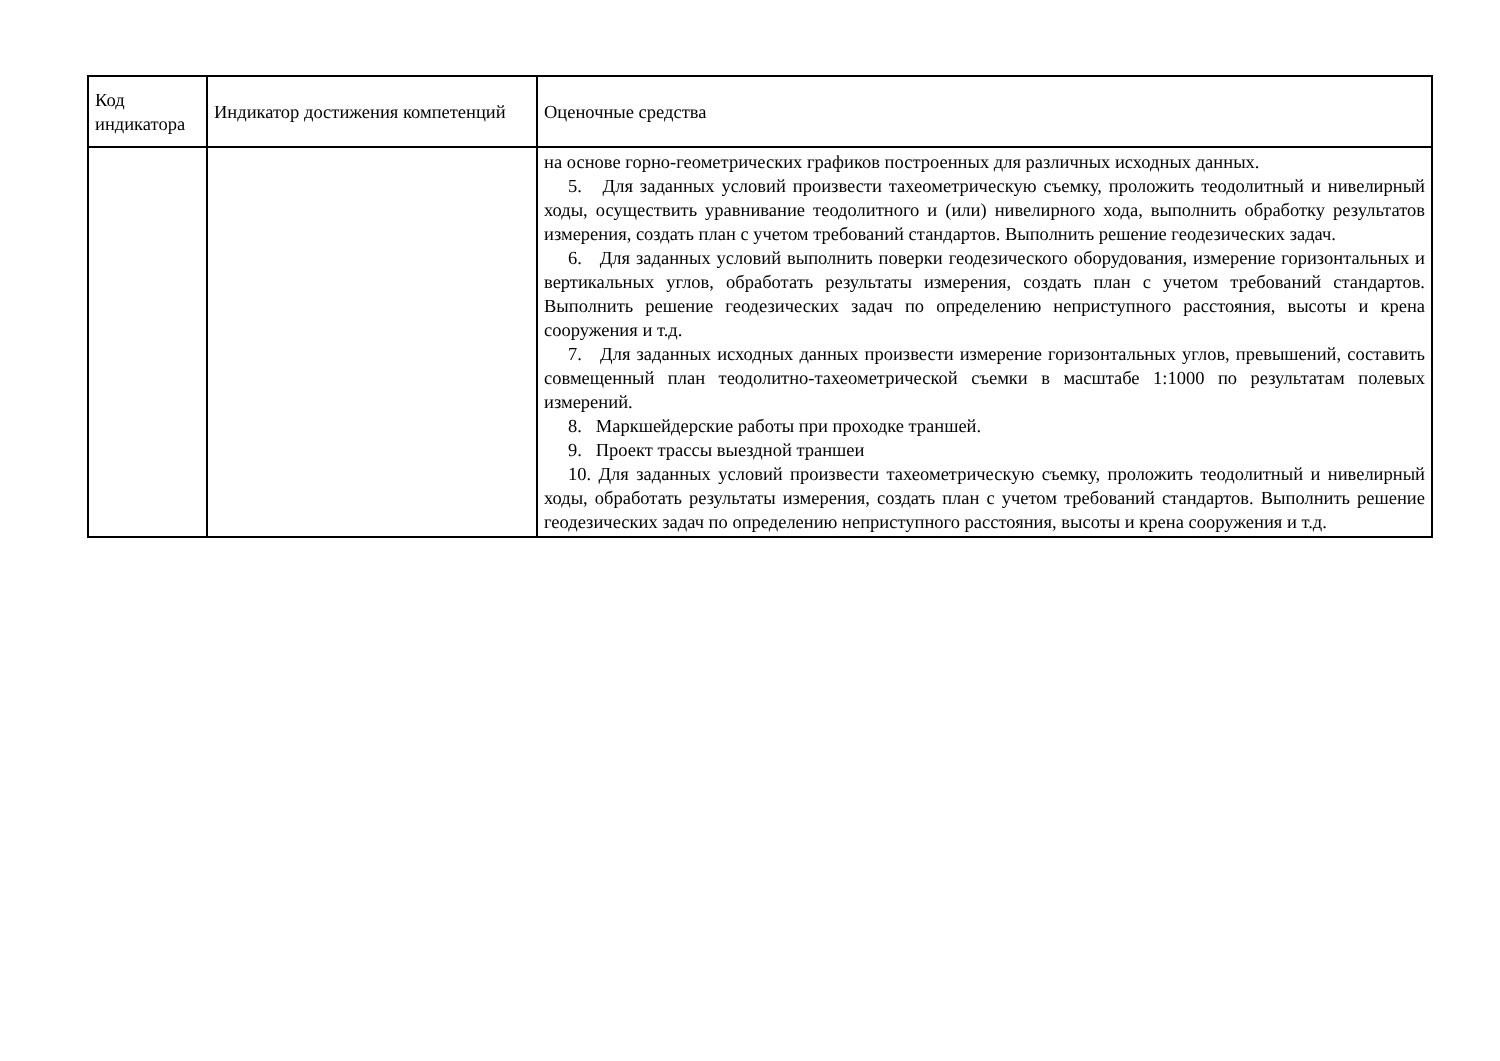| Код индикатора | Индикатор достижения компетенций | Оценочные средства |
| --- | --- | --- |
| | | на основе горно-геометрических графиков построенных для различных исходных данных. 5. Для заданных условий произвести тахеометрическую съемку, проложить теодолитный и нивелирный ходы, осуществить уравнивание теодолитного и (или) нивелирного хода, выполнить обработку результатов измерения, создать план с учетом требований стандартов. Выполнить решение геодезических задач. 6. Для заданных условий выполнить поверки геодезического оборудования, измерение горизонтальных и вертикальных углов, обработать результаты измерения, создать план с учетом требований стандартов. Выполнить решение геодезических задач по определению неприступного расстояния, высоты и крена сооружения и т.д. 7. Для заданных исходных данных произвести измерение горизонтальных углов, превышений, составить совмещенный план теодолитно-тахеометрической съемки в масштабе 1:1000 по результатам полевых измерений. 8. Маркшейдерские работы при проходке траншей. 9. Проект трассы выездной траншеи 10. Для заданных условий произвести тахеометрическую съемку, проложить теодолитный и нивелирный ходы, обработать результаты измерения, создать план с учетом требований стандартов. Выполнить решение геодезических задач по определению неприступного расстояния, высоты и крена сооружения и т.д. |